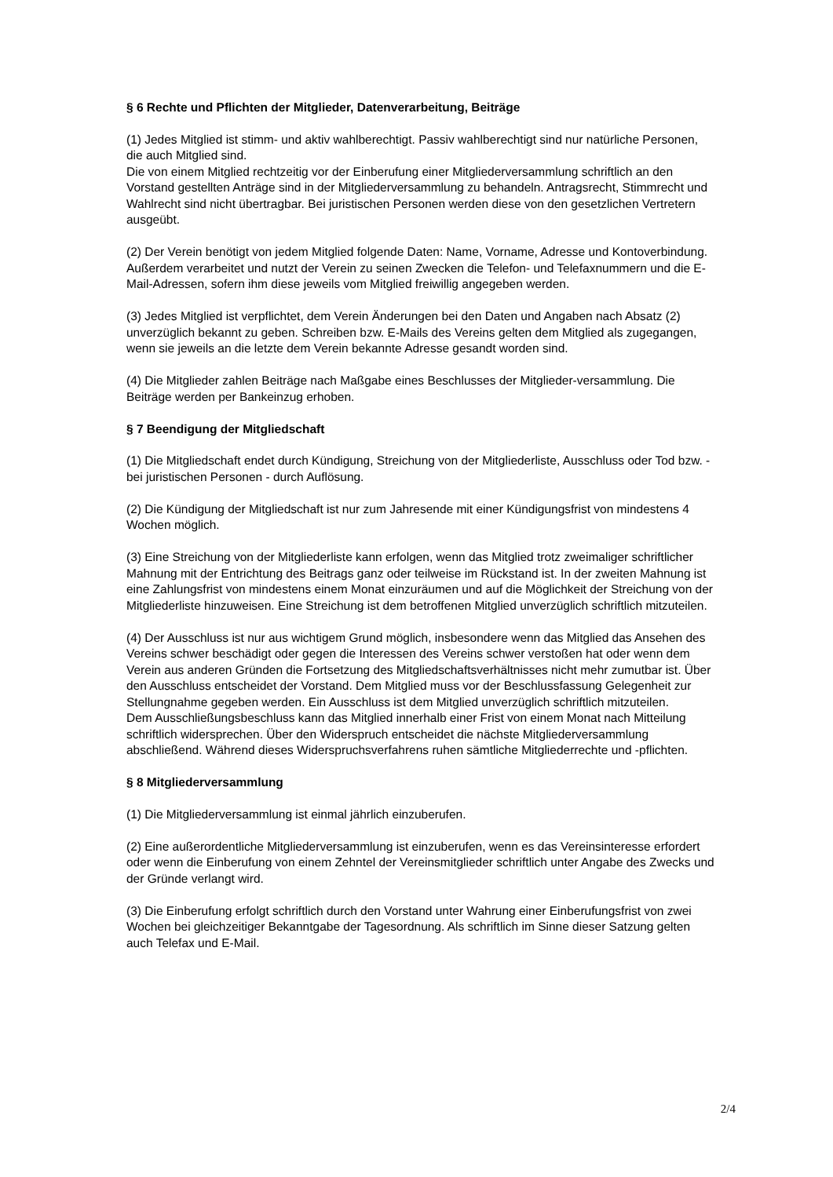§ 6 Rechte und Pflichten der Mitglieder, Datenverarbeitung, Beiträge
(1) Jedes Mitglied ist stimm- und aktiv wahlberechtigt. Passiv wahlberechtigt sind nur natürliche Personen, die auch Mitglied sind.
Die von einem Mitglied rechtzeitig vor der Einberufung einer Mitgliederversammlung schriftlich an den Vorstand gestellten Anträge sind in der Mitgliederversammlung zu behandeln. Antragsrecht, Stimmrecht und Wahlrecht sind nicht übertragbar. Bei juristischen Personen werden diese von den gesetzlichen Vertretern ausgeübt.
(2) Der Verein benötigt von jedem Mitglied folgende Daten: Name, Vorname, Adresse und Kontoverbindung.
Außerdem verarbeitet und nutzt der Verein zu seinen Zwecken die Telefon- und Telefaxnummern und die E-Mail-Adressen, sofern ihm diese jeweils vom Mitglied freiwillig angegeben werden.
(3) Jedes Mitglied ist verpflichtet, dem Verein Änderungen bei den Daten und Angaben nach Absatz (2) unverzüglich bekannt zu geben. Schreiben bzw. E-Mails des Vereins gelten dem Mitglied als zugegangen, wenn sie jeweils an die letzte dem Verein bekannte Adresse gesandt worden sind.
(4) Die Mitglieder zahlen Beiträge nach Maßgabe eines Beschlusses der Mitglieder-versammlung. Die Beiträge werden per Bankeinzug erhoben.
§ 7 Beendigung der Mitgliedschaft
(1) Die Mitgliedschaft endet durch Kündigung, Streichung von der Mitgliederliste, Ausschluss oder Tod bzw. - bei juristischen Personen - durch Auflösung.
(2) Die Kündigung der Mitgliedschaft ist nur zum Jahresende mit einer Kündigungsfrist von mindestens 4 Wochen möglich.
(3) Eine Streichung von der Mitgliederliste kann erfolgen, wenn das Mitglied trotz zweimaliger schriftlicher Mahnung mit der Entrichtung des Beitrags ganz oder teilweise im Rückstand ist. In der zweiten Mahnung ist eine Zahlungsfrist von mindestens einem Monat einzuräumen und auf die Möglichkeit der Streichung von der Mitgliederliste hinzuweisen. Eine Streichung ist dem betroffenen Mitglied unverzüglich schriftlich mitzuteilen.
(4) Der Ausschluss ist nur aus wichtigem Grund möglich, insbesondere wenn das Mitglied das Ansehen des Vereins schwer beschädigt oder gegen die Interessen des Vereins schwer verstoßen hat oder wenn dem Verein aus anderen Gründen die Fortsetzung des Mitgliedschaftsverhältnisses nicht mehr zumutbar ist. Über den Ausschluss entscheidet der Vorstand. Dem Mitglied muss vor der Beschlussfassung Gelegenheit zur Stellungnahme gegeben werden. Ein Ausschluss ist dem Mitglied unverzüglich schriftlich mitzuteilen.
Dem Ausschließungsbeschluss kann das Mitglied innerhalb einer Frist von einem Monat nach Mitteilung schriftlich widersprechen. Über den Widerspruch entscheidet die nächste Mitgliederversammlung abschließend. Während dieses Widerspruchsverfahrens ruhen sämtliche Mitgliederrechte und -pflichten.
§ 8 Mitgliederversammlung
(1) Die Mitgliederversammlung ist einmal jährlich einzuberufen.
(2) Eine außerordentliche Mitgliederversammlung ist einzuberufen, wenn es das Vereinsinteresse erfordert oder wenn die Einberufung von einem Zehntel der Vereinsmitglieder schriftlich unter Angabe des Zwecks und der Gründe verlangt wird.
(3) Die Einberufung erfolgt schriftlich durch den Vorstand unter Wahrung einer Einberufungsfrist von zwei Wochen bei gleichzeitiger Bekanntgabe der Tagesordnung. Als schriftlich im Sinne dieser Satzung gelten auch Telefax und E-Mail.
2/4